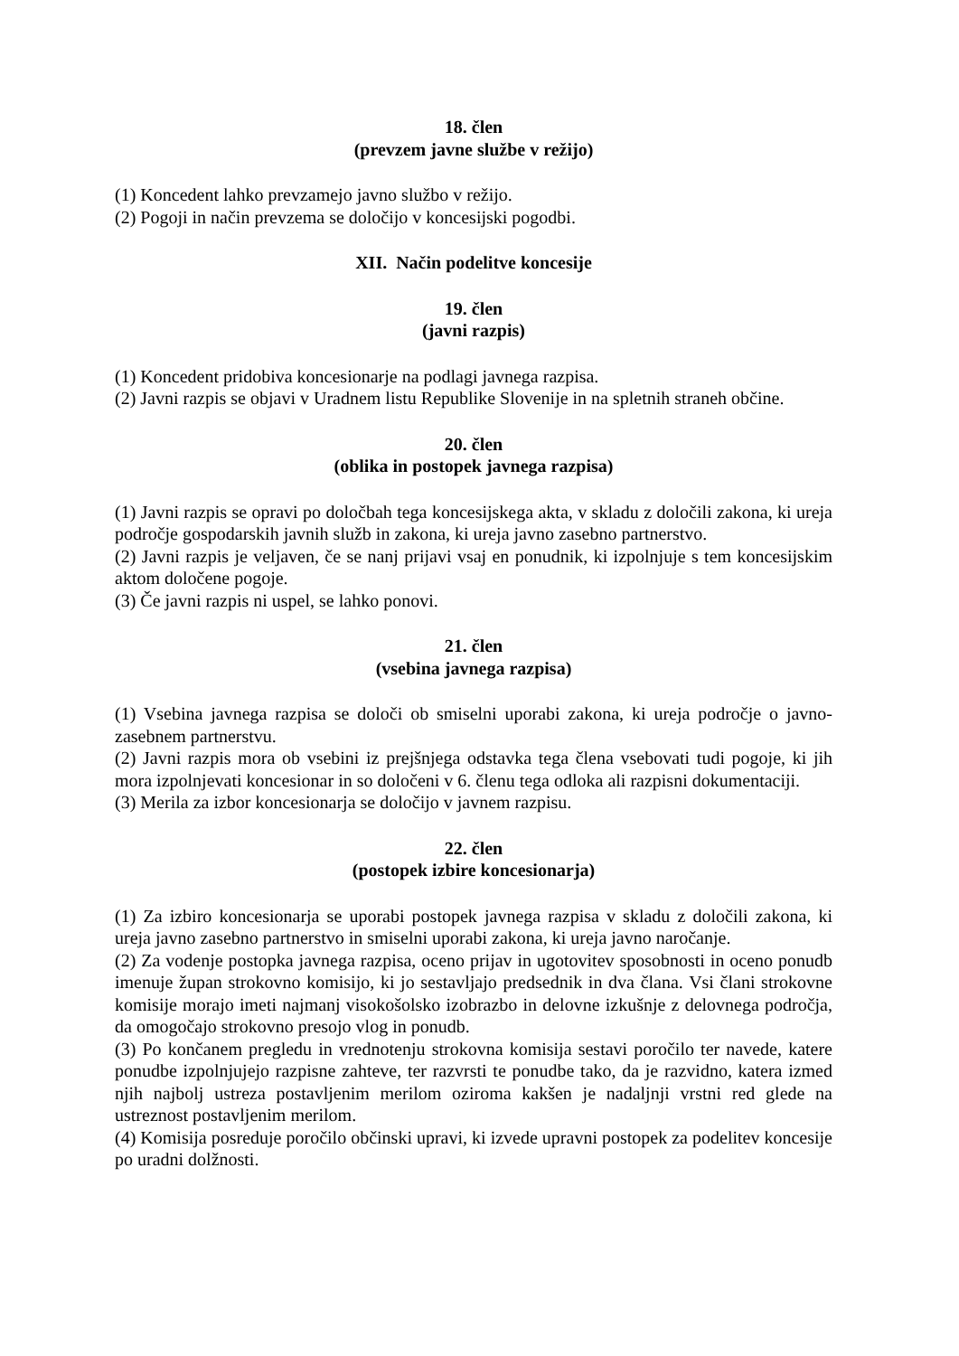18. člen
(prevzem javne službe v režijo)
(1) Koncedent lahko prevzamejo javno službo v režijo.
(2) Pogoji in način prevzema se določijo v koncesijski pogodbi.
XII. Način podelitve koncesije
19. člen
(javni razpis)
(1) Koncedent pridobiva koncesionarje na podlagi javnega razpisa.
(2) Javni razpis se objavi v Uradnem listu Republike Slovenije in na spletnih straneh občine.
20. člen
(oblika in postopek javnega razpisa)
(1) Javni razpis se opravi po določbah tega koncesijskega akta, v skladu z določili zakona, ki ureja področje gospodarskih javnih služb in zakona, ki ureja javno zasebno partnerstvo.
(2) Javni razpis je veljaven, če se nanj prijavi vsaj en ponudnik, ki izpolnjuje s tem koncesijskim aktom določene pogoje.
(3) Če javni razpis ni uspel, se lahko ponovi.
21. člen
(vsebina javnega razpisa)
(1) Vsebina javnega razpisa se določi ob smiselni uporabi zakona, ki ureja področje o javno-zasebnem partnerstvu.
(2) Javni razpis mora ob vsebini iz prejšnjega odstavka tega člena vsebovati tudi pogoje, ki jih mora izpolnjevati koncesionar in so določeni v 6. členu tega odloka ali razpisni dokumentaciji.
(3) Merila za izbor koncesionarja se določijo v javnem razpisu.
22. člen
(postopek izbire koncesionarja)
(1) Za izbiro koncesionarja se uporabi postopek javnega razpisa v skladu z določili zakona, ki ureja javno zasebno partnerstvo in smiselni uporabi zakona, ki ureja javno naročanje.
(2) Za vodenje postopka javnega razpisa, oceno prijav in ugotovitev sposobnosti in oceno ponudb imenuje župan strokovno komisijo, ki jo sestavljajo predsednik in dva člana. Vsi člani strokovne komisije morajo imeti najmanj visokošolsko izobrazbo in delovne izkušnje z delovnega področja, da omogočajo strokovno presojo vlog in ponudb.
(3) Po končanem pregledu in vrednotenju strokovna komisija sestavi poročilo ter navede, katere ponudbe izpolnjujejo razpisne zahteve, ter razvrsti te ponudbe tako, da je razvidno, katera izmed njih najbolj ustreza postavljenim merilom oziroma kakšen je nadaljnji vrstni red glede na ustreznost postavljenim merilom.
(4) Komisija posreduje poročilo občinski upravi, ki izvede upravni postopek za podelitev koncesije po uradni dolžnosti.